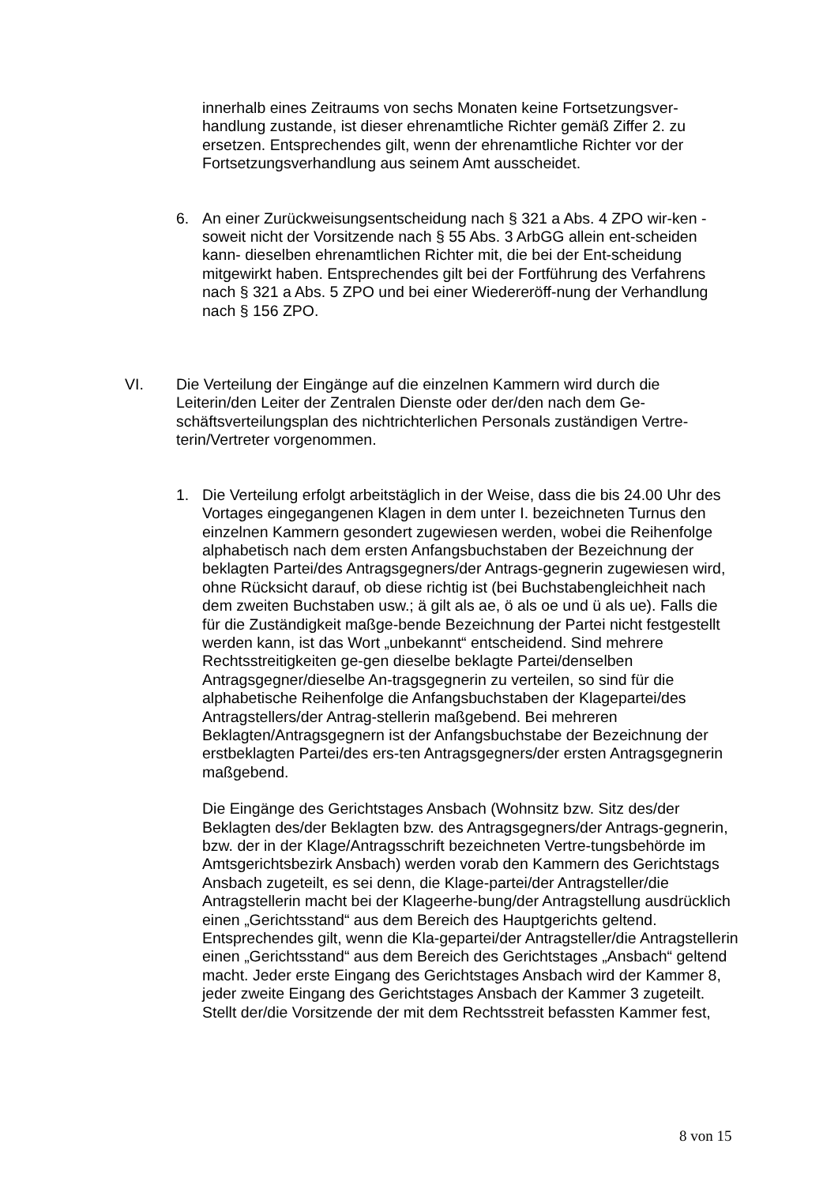innerhalb eines Zeitraums von sechs Monaten keine Fortsetzungsver-handlung zustande, ist dieser ehrenamtliche Richter gemäß Ziffer 2. zu ersetzen. Entsprechendes gilt, wenn der ehrenamtliche Richter vor der Fortsetzungsverhandlung aus seinem Amt ausscheidet.
6. An einer Zurückweisungsentscheidung nach § 321 a Abs. 4 ZPO wir-ken -soweit nicht der Vorsitzende nach § 55 Abs. 3 ArbGG allein ent-scheiden kann- dieselben ehrenamtlichen Richter mit, die bei der Ent-scheidung mitgewirkt haben. Entsprechendes gilt bei der Fortführung des Verfahrens nach § 321 a Abs. 5 ZPO und bei einer Wiedereröff-nung der Verhandlung nach § 156 ZPO.
VI. Die Verteilung der Eingänge auf die einzelnen Kammern wird durch die Leiterin/den Leiter der Zentralen Dienste oder der/den nach dem Ge-schäftsverteilungsplan des nichtrichterlichen Personals zuständigen Vertre-terin/Vertreter vorgenommen.
1. Die Verteilung erfolgt arbeitstäglich in der Weise, dass die bis 24.00 Uhr des Vortages eingegangenen Klagen in dem unter I. bezeichneten Turnus den einzelnen Kammern gesondert zugewiesen werden, wobei die Reihenfolge alphabetisch nach dem ersten Anfangsbuchstaben der Bezeichnung der beklagten Partei/des Antragsgegners/der Antrags-gegnerin zugewiesen wird, ohne Rücksicht darauf, ob diese richtig ist (bei Buchstabengleichheit nach dem zweiten Buchstaben usw.; ä gilt als ae, ö als oe und ü als ue). Falls die für die Zuständigkeit maßge-bende Bezeichnung der Partei nicht festgestellt werden kann, ist das Wort „unbekannt“ entscheidend. Sind mehrere Rechtsstreitigkeiten ge-gen dieselbe beklagte Partei/denselben Antragsgegner/dieselbe An-tragsgegnerin zu verteilen, so sind für die alphabetische Reihenfolge die Anfangsbuchstaben der Klagepartei/des Antragstellers/der Antrag-stellerin maßgebend. Bei mehreren Beklagten/Antragsgegnern ist der Anfangsbuchstabe der Bezeichnung der erstbeklagten Partei/des ers-ten Antragsgegners/der ersten Antragsgegnerin maßgebend.
Die Eingänge des Gerichtstages Ansbach (Wohnsitz bzw. Sitz des/der Beklagten des/der Beklagten bzw. des Antragsgegners/der Antrags-gegnerin, bzw. der in der Klage/Antragsschrift bezeichneten Vertre-tungsbehörde im Amtsgerichtsbezirk Ansbach) werden vorab den Kammern des Gerichtstags Ansbach zugeteilt, es sei denn, die Klage-partei/der Antragsteller/die Antragstellerin macht bei der Klageerhe-bung/der Antragstellung ausdrücklich einen „Gerichtsstand“ aus dem Bereich des Hauptgerichts geltend. Entsprechendes gilt, wenn die Kla-gepartei/der Antragsteller/die Antragstellerin einen „Gerichtsstand“ aus dem Bereich des Gerichtstages „Ansbach“ geltend macht. Jeder erste Eingang des Gerichtstages Ansbach wird der Kammer 8, jeder zweite Eingang des Gerichtstages Ansbach der Kammer 3 zugeteilt. Stellt der/die Vorsitzende der mit dem Rechtsstreit befassten Kammer fest,
8 von 15